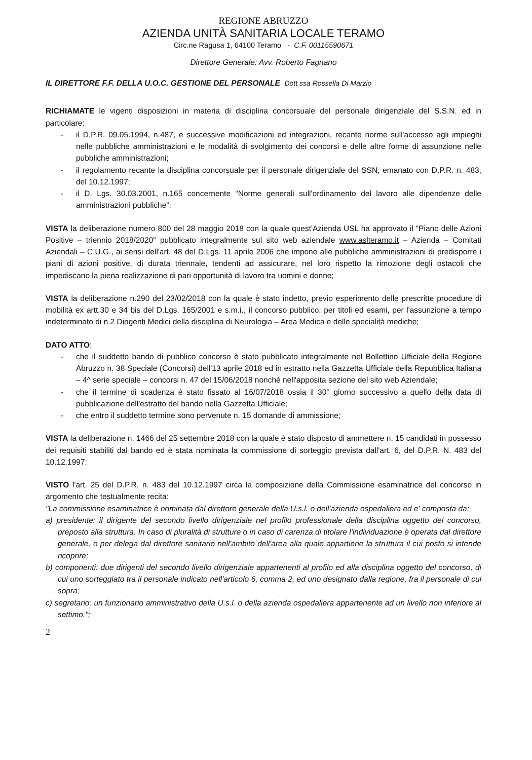REGIONE ABRUZZO
AZIENDA UNITÀ SANITARIA LOCALE TERAMO
Circ.ne Ragusa 1, 64100 Teramo - C.F. 00115590671
Direttore Generale: Avv. Roberto Fagnano
IL DIRETTORE F.F. DELLA U.O.C. GESTIONE DEL PERSONALE Dott.ssa Rossella Di Marzio
RICHIAMATE le vigenti disposizioni in materia di disciplina concorsuale del personale dirigenziale del S.S.N. ed in particolare:
- il D.P.R. 09.05.1994, n.487, e successive modificazioni ed integrazioni, recante norme sull'accesso agli impieghi nelle pubbliche amministrazioni e le modalità di svolgimento dei concorsi e delle altre forme di assunzione nelle pubbliche amministrazioni;
- il regolamento recante la disciplina concorsuale per il personale dirigenziale del SSN, emanato con D.P.R. n. 483, del 10.12.1997;
- il D. Lgs. 30.03.2001, n.165 concernente “Norme generali sull'ordinamento del lavoro alle dipendenze delle amministrazioni pubbliche”;
VISTA la deliberazione numero 800 del 28 maggio 2018 con la quale quest'Azienda USL ha approvato il “Piano delle Azioni Positive – triennio 2018/2020” pubblicato integralmente sul sito web aziendale www.aslteramo.it – Azienda – Comitati Aziendali – C.U.G., ai sensi dell'art. 48 del D.Lgs. 11 aprile 2006 che impone alle pubbliche amministrazioni di predisporre i piani di azioni positive, di durata triennale, tendenti ad assicurare, nel loro rispetto la rimozione degli ostacoli che impediscano la piena realizzazione di pari opportunità di lavoro tra uomini e donne;
VISTA la deliberazione n.290 del 23/02/2018 con la quale è stato indetto, previo esperimento delle prescritte procedure di mobilità ex artt.30 e 34 bis del D.Lgs. 165/2001 e s.m.i., il concorso pubblico, per titoli ed esami, per l'assunzione a tempo indeterminato di n.2 Dirigenti Medici della disciplina di Neurologia – Area Medica e delle specialità mediche;
DATO ATTO:
- che il suddetto bando di pubblico concorso è stato pubblicato integralmente nel Bollettino Ufficiale della Regione Abruzzo n. 38 Speciale (Concorsi) dell'13 aprile 2018 ed in estratto nella Gazzetta Ufficiale della Repubblica Italiana – 4^ serie speciale – concorsi n. 47 del 15/06/2018 nonché nell'apposita sezione del sito web Aziendale;
- che il termine di scadenza è stato fissato al 16/07/2018 ossia il 30° giorno successivo a quello della data di pubblicazione dell'estratto del bando nella Gazzetta Ufficiale;
- che entro il suddetto termine sono pervenute n. 15 domande di ammissione;
VISTA la deliberazione n. 1466 del 25 settembre 2018 con la quale è stato disposto di ammettere n. 15 candidati in possesso dei requisiti stabiliti dal bando ed è stata nominata la commissione di sorteggio prevista dall'art. 6, del D.P.R. N. 483 del 10.12.1997;
VISTO l'art. 25 del D.P.R. n. 483 del 10.12.1997 circa la composizione della Commissione esaminatrice del concorso in argomento che testualmente recita:
"La commissione esaminatrice è nominata dal direttore generale della U.s.l. o dell'azienda ospedaliera ed e' composta da:
a) presidente: il dirigente del secondo livello dirigenziale nel profilo professionale della disciplina oggetto del concorso, preposto alla struttura. In caso di pluralità di strutture o in caso di carenza di titolare l'individuazione è operata dal direttore generale, o per delega dal direttore sanitario nell'ambito dell'area alla quale appartiene la struttura il cui posto si intende ricoprire;
b) componenti: due dirigenti del secondo livello dirigenziale appartenenti al profilo ed alla disciplina oggetto del concorso, di cui uno sorteggiato tra il personale indicato nell'articolo 6, comma 2, ed uno designato dalla regione, fra il personale di cui sopra;
c) segretario: un funzionario amministrativo della U.s.l. o della azienda ospedaliera appartenente ad un livello non inferiore al settimo.";
2